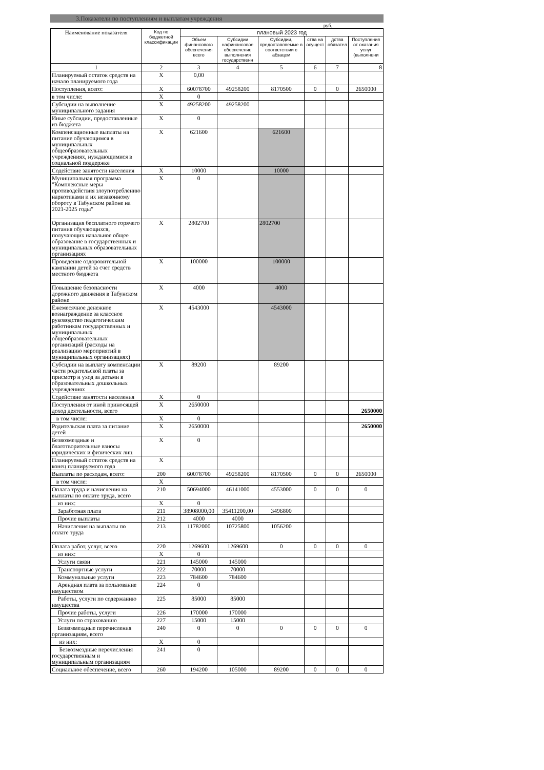3.Показатели по поступлениям и выплатам учреждения
руб.
| Наименование показателя | Код по бюджетной классификации | плановый 2023 год | | | | | |
| --- | --- | --- | --- | --- | --- | --- | --- |
| | | Объем финансового обеспечения всего | Субсидии нафинансовое обеспечение выполнения государственн | Субсидии, предоставляемые в соответствии с абзацем | ства на осущест | дства обязател | Поступления от оказания услуг (выполнени |
| 1 | 2 | 3 | 4 | 5 | 6 | 7 | 8 |
| Планируемый остаток средств на начало планируемого года | X | 0,00 | | | | | |
| Поступления, всего: | X | 60078700 | 49258200 | 8170500 | 0 | 0 | 2650000 |
| в том числе: | X | 0 | | | | | |
| Субсидии на выполнение муниципального задания | X | 49258200 | 49258200 | | | | |
| Иные субсидии, предоставленные из бюджета | X | 0 | | | | | |
| Компенсационные выплаты на питание обучающимся в муниципальных общеобразовательных учреждениях, нуждающимися в социальной поддержке | X | 621600 | | 621600 | | | |
| Содействие занятости населения | X | 10000 | | 10000 | | | |
| Муниципальная программа "Комплексные меры противодействия злоупотреблению наркотиками и их незаконному обороту в Табунском районе на 2021-2025 годы" | X | 0 | | | | | |
| Организация бесплатного горячего питания обучающихся, получающих начальное общее образование в государственных и муниципальных образовательных организациях | X | 2802700 | | 2802700 | | | |
| Проведение оздоровительной кампании детей за счет средств местного бюджета | X | 100000 | | 100000 | | | |
| Повышение безопасности дорожного движения в Табунском районе | X | 4000 | | 4000 | | | |
| Ежемесячное денежное вознаграждение за классное руководство педагогическим работникам государственных и муниципальных общеобразовательных организаций (расходы на реализацию мероприятий в муниципальных организациях) | X | 4543000 | | 4543000 | | | |
| Субсидии на выплату компенсации части родительской платы за присмотр и уход за детьми в образовательных дошкольных учреждениях | X | 89200 | | 89200 | | | |
| Содействие занятости населения | X | 0 | | | | | |
| Поступления от иной приносящей доход деятельности, всего | X | 2650000 | | | | | 2650000 |
| в том числе: | X | 0 | | | | | |
| Родительская плата за питание детей | X | 2650000 | | | | | 2650000 |
| Безвозмездные и благотворительные взносы юридических и физических лиц | X | 0 | | | | | |
| Планируемый остаток средств на конец планируемого года | X | | | | | | |
| Выплаты по расходам, всего: | 200 | 60078700 | 49258200 | 8170500 | 0 | 0 | 2650000 |
| в том числе: | X | | | | | | |
| Оплата труда и начисления на выплаты по оплате труда, всего | 210 | 50694000 | 46141000 | 4553000 | 0 | 0 | 0 |
| из них: | X | 0 | | | | | |
| Заработная плата | 211 | 38908000,00 | 35411200,00 | 3496800 | | | |
| Прочие выплаты | 212 | 4000 | 4000 | | | | |
| Начисления на выплаты по оплате труда | 213 | 11782000 | 10725800 | 1056200 | | | |
| Оплата работ, услуг, всего | 220 | 1269600 | 1269600 | 0 | 0 | 0 | 0 |
| из них: | X | 0 | | | | | |
| Услуги связи | 221 | 145000 | 145000 | | | | |
| Транспортные услуги | 222 | 70000 | 70000 | | | | |
| Коммунальные услуги | 223 | 784600 | 784600 | | | | |
| Арендная плата за пользование имуществом | 224 | 0 | | | | | |
| Работы, услуги по содержанию имущества | 225 | 85000 | 85000 | | | | |
| Прочие работы, услуги | 226 | 170000 | 170000 | | | | |
| Услуги по страхованию | 227 | 15000 | 15000 | | | | |
| Безвозмездные перечисления организациям, всего | 240 | 0 | 0 | 0 | 0 | 0 | 0 |
| из них: | X | 0 | | | | | |
| Безвозмездные перечисления государственным и муниципальным организациям | 241 | 0 | | | | | |
| Социальное обеспечение, всего | 260 | 194200 | 105000 | 89200 | 0 | 0 | 0 |